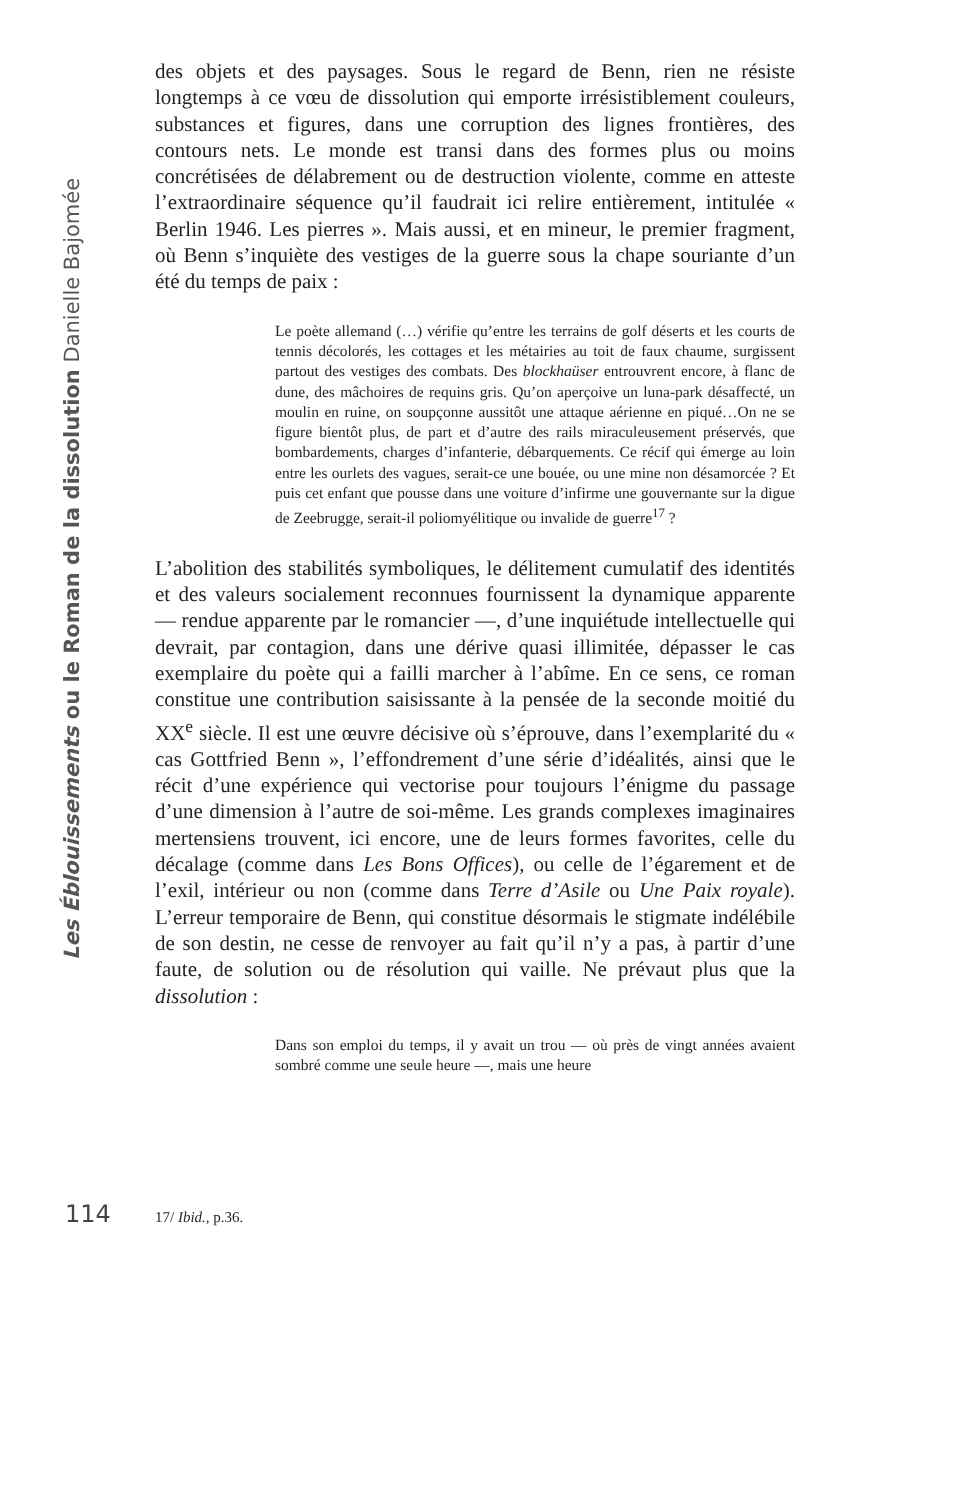Les Éblouissements ou le Roman de la dissolution Danielle Bajomée
des objets et des paysages. Sous le regard de Benn, rien ne résiste longtemps à ce vœu de dissolution qui emporte irrésistiblement couleurs, substances et figures, dans une corruption des lignes frontières, des contours nets. Le monde est transi dans des formes plus ou moins concrétisées de délabrement ou de destruction violente, comme en atteste l’extraordinaire séquence qu’il faudrait ici relire entièrement, intitulée « Berlin 1946. Les pierres ». Mais aussi, et en mineur, le premier fragment, où Benn s’inquiète des vestiges de la guerre sous la chape souriante d’un été du temps de paix :
Le poète allemand (…) vérifie qu’entre les terrains de golf déserts et les courts de tennis décolorés, les cottages et les métairies au toit de faux chaume, surgissent partout des vestiges des combats. Des blockhaüser entrouvrent encore, à flanc de dune, des mâchoires de requins gris. Qu’on aperçoive un luna-park désaffecté, un moulin en ruine, on soupçonne aussitôt une attaque aérienne en piqué…On ne se figure bientôt plus, de part et d’autre des rails miraculeusement préservés, que bombardements, charges d’infanterie, débarquements. Ce récif qui émerge au loin entre les ourlets des vagues, serait-ce une bouée, ou une mine non désamorcée ? Et puis cet enfant que pousse dans une voiture d’infirme une gouvernante sur la digue de Zeebrugge, serait-il poliomyélitique ou invalide de guerre<sup>17</sup> ?
L’abolition des stabilités symboliques, le délitement cumulatif des identités et des valeurs socialement reconnues fournissent la dynamique apparente — rendue apparente par le romancier —, d’une inquiétude intellectuelle qui devrait, par contagion, dans une dérive quasi illimitée, dépasser le cas exemplaire du poète qui a failli marcher à l’abîme. En ce sens, ce roman constitue une contribution saisissante à la pensée de la seconde moitié du XX<sup>e</sup> siècle. Il est une œuvre décisive où s’éprouve, dans l’exemplarité du « cas Gottfried Benn », l’effondrement d’une série d’idéalités, ainsi que le récit d’une expérience qui vectorise pour toujours l’énigme du passage d’une dimension à l’autre de soi-même. Les grands complexes imaginaires mertensiens trouvent, ici encore, une de leurs formes favorites, celle du décalage (comme dans Les Bons Offices), ou celle de l’égarement et de l’exil, intérieur ou non (comme dans Terre d’Asile ou Une Paix royale). L’erreur temporaire de Benn, qui constitue désormais le stigmate indélébile de son destin, ne cesse de renvoyer au fait qu’il n’y a pas, à partir d’une faute, de solution ou de résolution qui vaille. Ne prévaut plus que la dissolution :
Dans son emploi du temps, il y avait un trou — où près de vingt années avaient sombré comme une seule heure —, mais une heure
114 17/ Ibid., p.36.